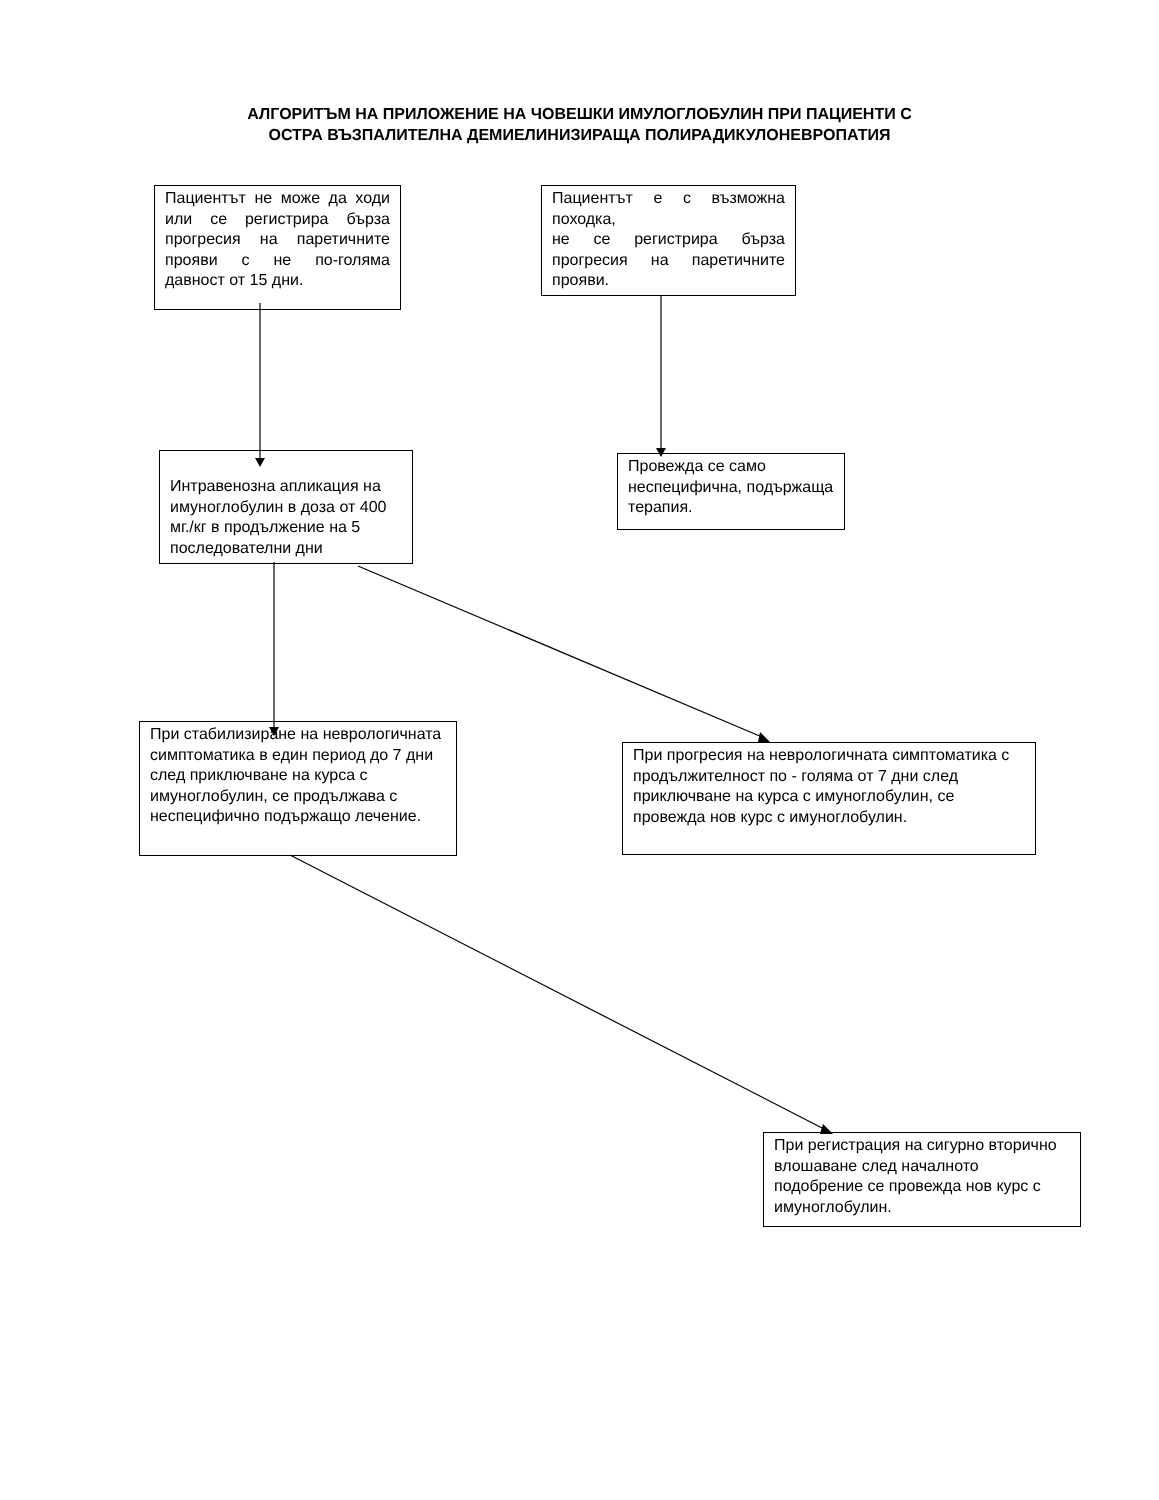АЛГОРИТЪМ НА ПРИЛОЖЕНИЕ НА ЧОВЕШКИ ИМУЛОГЛОБУЛИН ПРИ ПАЦИЕНТИ С
ОСТРА ВЪЗПАЛИТЕЛНА ДЕМИЕЛИНИЗИРАЩА ПОЛИРАДИКУЛОНЕВРОПАТИЯ
Пациентът не може да ходи или се регистрира бърза прогресия на паретичните прояви с не по-голяма давност от 15 дни.
Пациентът е с възможна походка,
не се регистрира бърза прогресия на паретичните прояви.
Интравенозна апликация на имуноглобулин в доза от 400 мг./кг в продължение на 5 последователни дни
Провежда се само неспецифична, подържаща терапия.
При стабилизиране на неврологичната симптоматика в един период до 7 дни след приключване на курса с имуноглобулин, се продължава с неспецифично подържащо лечение.
При прогресия на неврологичната симптоматика с продължителност по - голяма от 7 дни след приключване на курса с имуноглобулин, се провежда нов курс с имуноглобулин.
При регистрация на сигурно вторично влошаване след началното подобрение се провежда нов курс с имуноглобулин.